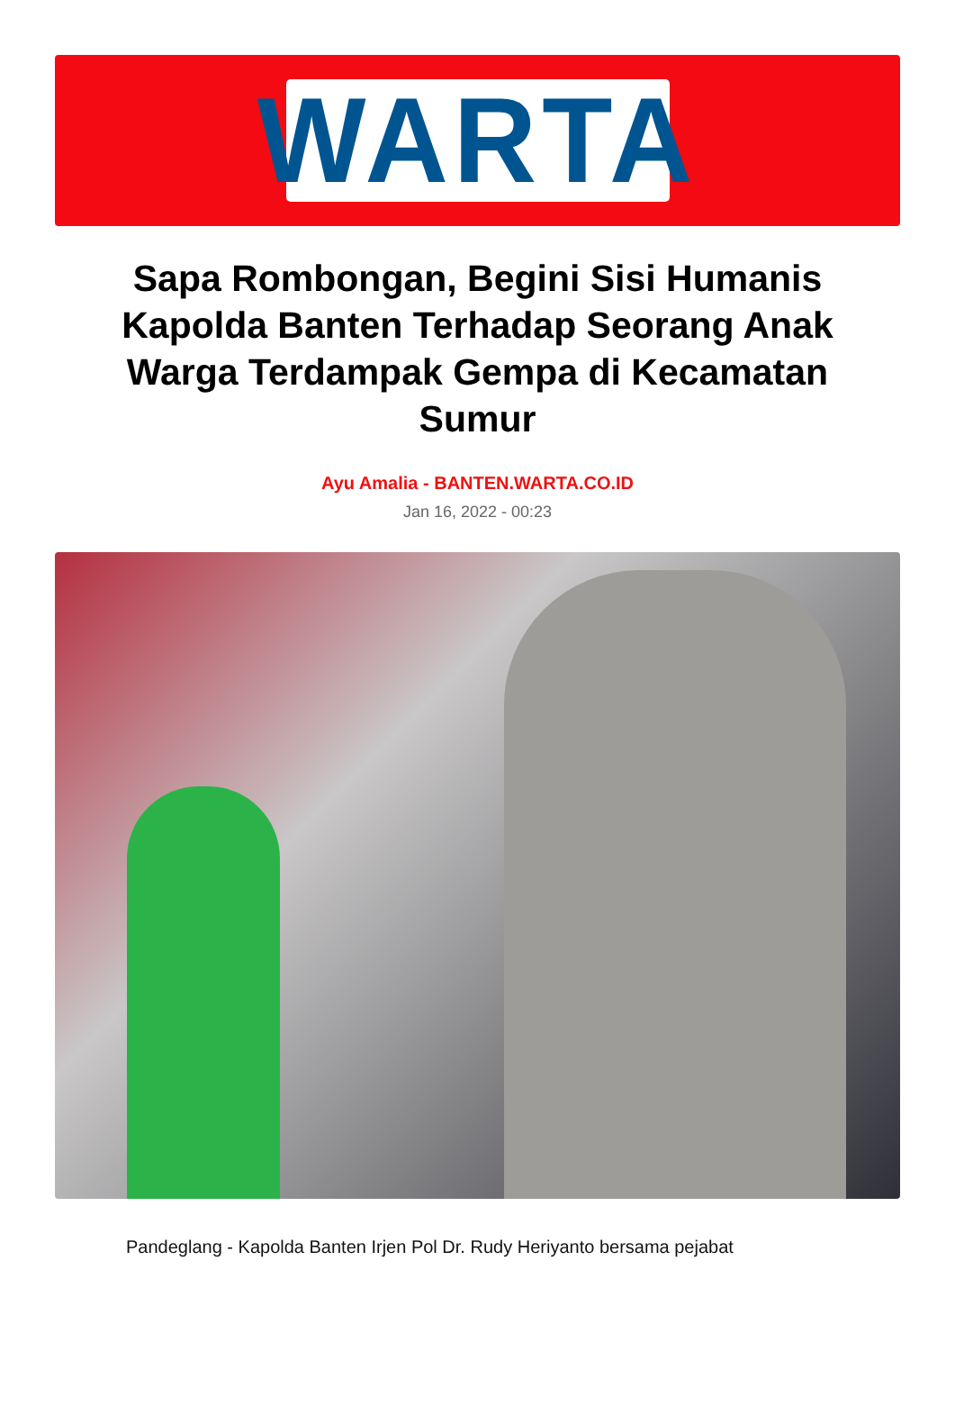WARTA
Sapa Rombongan, Begini Sisi Humanis Kapolda Banten Terhadap Seorang Anak Warga Terdampak Gempa di Kecamatan Sumur
Ayu Amalia - BANTEN.WARTA.CO.ID
Jan 16, 2022 - 00:23
Pandeglang - Kapolda Banten Irjen Pol Dr. Rudy Heriyanto bersama pejabat